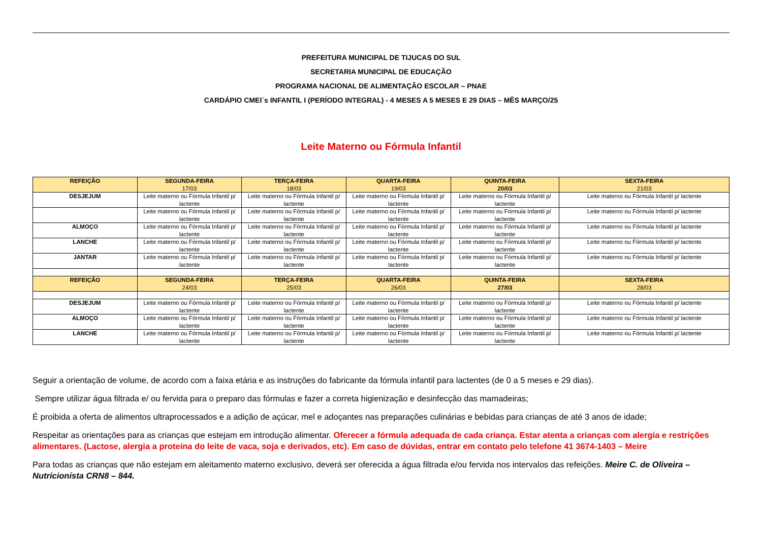PREFEITURA MUNICIPAL DE TIJUCAS DO SUL
SECRETARIA MUNICIPAL DE EDUCAÇÃO
PROGRAMA NACIONAL DE ALIMENTAÇÃO ESCOLAR – PNAE
CARDÁPIO CMEI´s INFANTIL I (PERÍODO INTEGRAL) - 4 MESES A 5 MESES E 29 DIAS – MÊS MARÇO/25
Leite Materno ou Fórmula Infantil
| REFEIÇÃO | SEGUNDA-FEIRA 17/03 | TERÇA-FEIRA 18/03 | QUARTA-FEIRA 19/03 | QUINTA-FEIRA 20/03 | SEXTA-FEIRA 21/03 |
| --- | --- | --- | --- | --- | --- |
| DESJEJUM | Leite materno ou Fórmula Infantil p/ lactente | Leite materno ou Fórmula Infantil p/ lactente | Leite materno ou Fórmula Infantil p/ lactente | Leite materno ou Fórmula Infantil p/ lactente | Leite materno ou Fórmula Infantil p/ lactente |
| | Leite materno ou Fórmula Infantil p/ lactente | Leite materno ou Fórmula Infantil p/ lactente | Leite materno ou Fórmula Infantil p/ lactente | Leite materno ou Fórmula Infantil p/ lactente | Leite materno ou Fórmula Infantil p/ lactente |
| ALMOÇO | Leite materno ou Fórmula Infantil p/ lactente | Leite materno ou Fórmula Infantil p/ lactente | Leite materno ou Fórmula Infantil p/ lactente | Leite materno ou Fórmula Infantil p/ lactente | Leite materno ou Fórmula Infantil p/ lactente |
| LANCHE | Leite materno ou Fórmula Infantil p/ lactente | Leite materno ou Fórmula Infantil p/ lactente | Leite materno ou Fórmula Infantil p/ lactente | Leite materno ou Fórmula Infantil p/ lactente | Leite materno ou Fórmula Infantil p/ lactente |
| JANTAR | Leite materno ou Fórmula Infantil p/ lactente | Leite materno ou Fórmula Infantil p/ lactente | Leite materno ou Fórmula Infantil p/ lactente | Leite materno ou Fórmula Infantil p/ lactente | Leite materno ou Fórmula Infantil p/ lactente |
| REFEIÇÃO | SEGUNDA-FEIRA 24/03 | TERÇA-FEIRA 25/03 | QUARTA-FEIRA 26/03 | QUINTA-FEIRA 27/03 | SEXTA-FEIRA 28/03 |
| DESJEJUM | Leite materno ou Fórmula Infantil p/ lactente | Leite materno ou Fórmula Infantil p/ lactente | Leite materno ou Fórmula Infantil p/ lactente | Leite materno ou Fórmula Infantil p/ lactente | Leite materno ou Fórmula Infantil p/ lactente |
| ALMOÇO | Leite materno ou Fórmula Infantil p/ lactente | Leite materno ou Fórmula Infantil p/ lactente | Leite materno ou Fórmula Infantil p/ lactente | Leite materno ou Fórmula Infantil p/ lactente | Leite materno ou Fórmula Infantil p/ lactente |
| LANCHE | Leite materno ou Fórmula Infantil p/ lactente | Leite materno ou Fórmula Infantil p/ lactente | Leite materno ou Fórmula Infantil p/ lactente | Leite materno ou Fórmula Infantil p/ lactente | Leite materno ou Fórmula Infantil p/ lactente |
Seguir a orientação de volume, de acordo com a faixa etária e as instruções do fabricante da fórmula infantil para lactentes (de 0 a 5 meses e 29 dias).
Sempre utilizar água filtrada e/ ou fervida para o preparo das fórmulas e fazer a correta higienização e desinfecção das mamadeiras;
É proibida a oferta de alimentos ultraprocessados e a adição de açúcar, mel e adoçantes nas preparações culinárias e bebidas para crianças de até 3 anos de idade;
Respeitar as orientações para as crianças que estejam em introdução alimentar. Oferecer a fórmula adequada de cada criança. Estar atenta a crianças com alergia e restrições alimentares. (Lactose, alergia a proteína do leite de vaca, soja e derivados, etc). Em caso de dúvidas, entrar em contato pelo telefone 41 3674-1403 – Meire
Para todas as crianças que não estejam em aleitamento materno exclusivo, deverá ser oferecida a água filtrada e/ou fervida nos intervalos das refeições. Meire C. de Oliveira – Nutricionista CRN8 – 844.